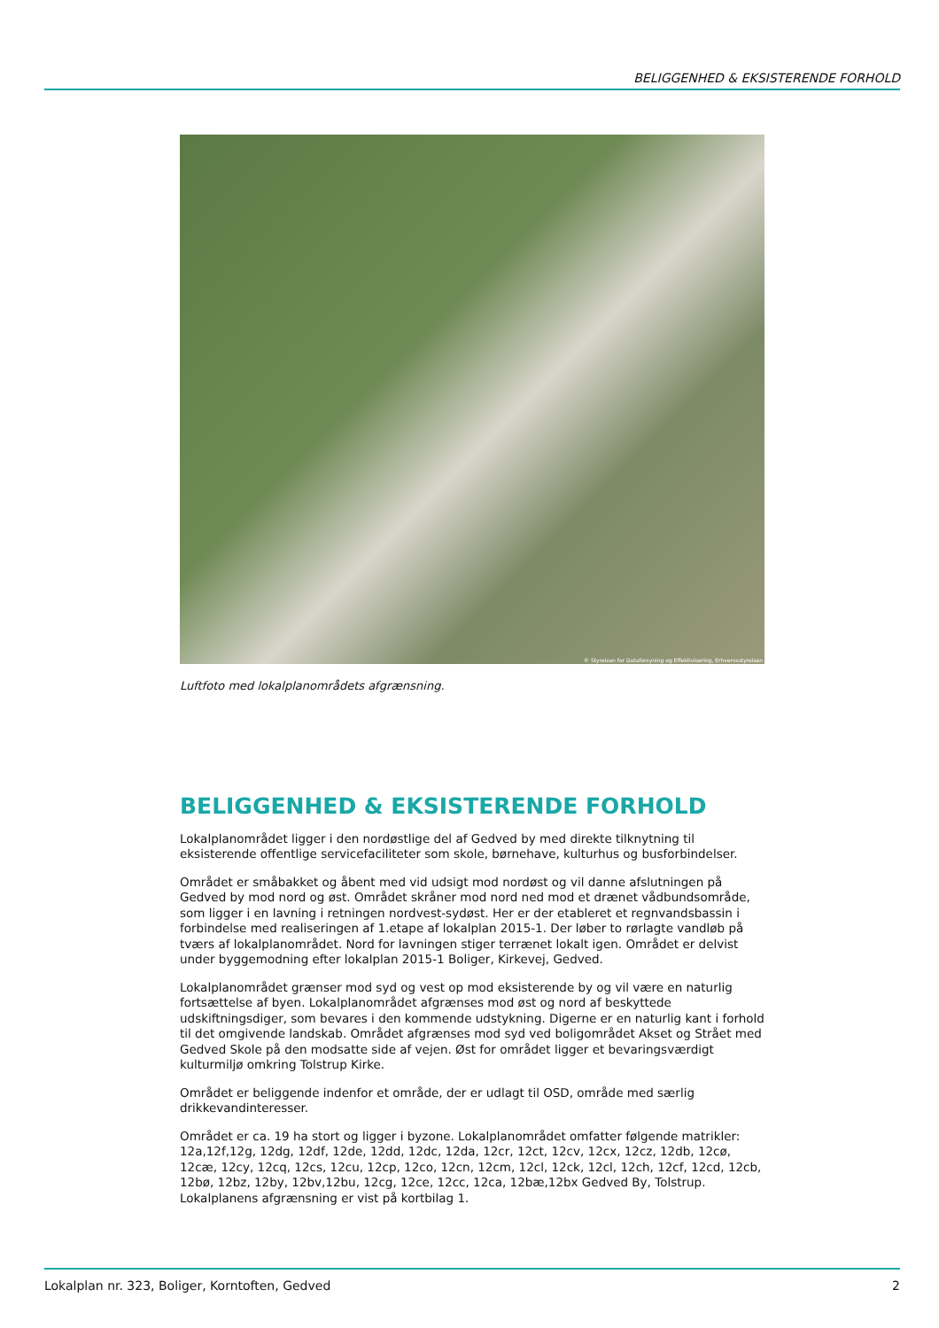BELIGGENHED & EKSISTERENDE FORHOLD
© Styrelsen for Dataforsyning og Effektivisering, Erhvervsstyrelsen
Luftfoto med lokalplanområdets afgrænsning.
BELIGGENHED & EKSISTERENDE FORHOLD
Lokalplanområdet ligger i den nordøstlige del af Gedved by med direkte tilknytning til eksisterende offentlige servicefaciliteter som skole, børnehave, kulturhus og busforbindelser.
Området er småbakket og åbent med vid udsigt mod nordøst og vil danne afslutningen på Gedved by mod nord og øst. Området skråner mod nord ned mod et drænet vådbundsområde, som ligger i en lavning i retningen nordvest-sydøst. Her er der etableret et regnvandsbassin i forbindelse med realiseringen af 1.etape af lokalplan 2015-1. Der løber to rørlagte vandløb på tværs af lokalplanområdet. Nord for lavningen stiger terrænet lokalt igen. Området er delvist under byggemodning efter lokalplan 2015-1 Boliger, Kirkevej, Gedved.
Lokalplanområdet grænser mod syd og vest op mod eksisterende by og vil være en naturlig fortsættelse af byen. Lokalplanområdet afgrænses mod øst og nord af beskyttede udskiftningsdiger, som bevares i den kommende udstykning. Digerne er en naturlig kant i forhold til det omgivende landskab. Området afgrænses mod syd ved boligområdet Akset og Strået med Gedved Skole på den modsatte side af vejen. Øst for området ligger et bevaringsværdigt kulturmiljø omkring Tolstrup Kirke.
Området er beliggende indenfor et område, der er udlagt til OSD, område med særlig drikkevandinteresser.
Området er ca. 19 ha stort og ligger i byzone. Lokalplanområdet omfatter følgende matrikler: 12a,12f,12g, 12dg, 12df, 12de, 12dd, 12dc, 12da, 12cr, 12ct, 12cv, 12cx, 12cz, 12db, 12cø, 12cæ, 12cy, 12cq, 12cs, 12cu, 12cp, 12co, 12cn, 12cm, 12cl, 12ck, 12cl, 12ch, 12cf, 12cd, 12cb, 12bø, 12bz, 12by, 12bv,12bu, 12cg, 12ce, 12cc, 12ca, 12bæ,12bx Gedved By, Tolstrup. Lokalplanens afgrænsning er vist på kortbilag 1.
Lokalplan nr. 323, Boliger, Korntoften, Gedved 2